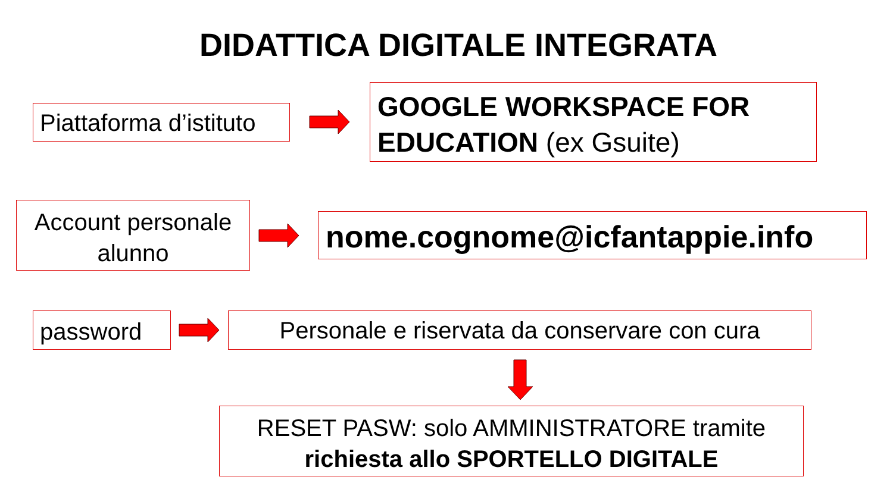DIDATTICA DIGITALE INTEGRATA
Piattaforma d’istituto
GOOGLE WORKSPACE FOR EDUCATION (ex Gsuite)
Account personale alunno
nome.cognome@icfantappie.info
password
Personale e riservata da conservare con cura
RESET PASW: solo AMMINISTRATORE tramite
richiesta allo SPORTELLO DIGITALE